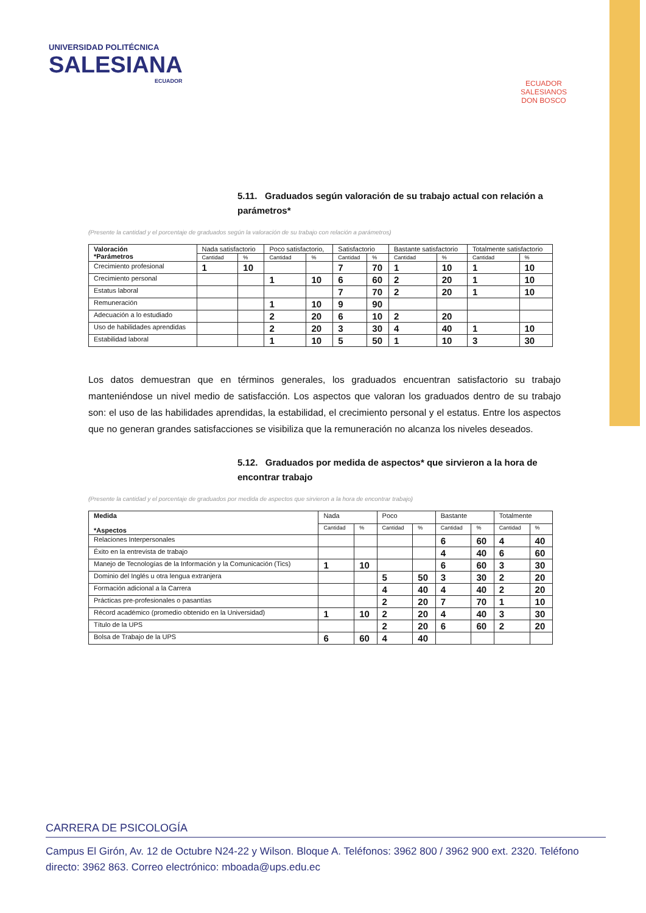UNIVERSIDAD POLITÉCNICA
SALESIANA
ECUADOR
ECUADOR
SALESIANOS
DON BOSCO
5.11. Graduados según valoración de su trabajo actual con relación a parámetros*
(Presente la cantidad y el porcentaje de graduados según la valoración de su trabajo con relación a parámetros)
| Valoración *Parámetros | Nada satisfactorio | | Poco satisfactorio, | | Satisfactorio | | Bastante satisfactorio | | Totalmente satisfactorio | |
| --- | --- | --- | --- | --- | --- | --- | --- | --- | --- | --- |
| | Cantidad | % | Cantidad | % | Cantidad | % | Cantidad | % | Cantidad | % |
| Crecimiento profesional | 1 | 10 | | | 7 | 70 | 1 | 10 | 1 | 10 |
| Crecimiento personal | | | 1 | 10 | 6 | 60 | 2 | 20 | 1 | 10 |
| Estatus laboral | | | | | 7 | 70 | 2 | 20 | 1 | 10 |
| Remuneración | | | 1 | 10 | 9 | 90 | | | | |
| Adecuación a lo estudiado | | | 2 | 20 | 6 | 10 | 2 | 20 | | |
| Uso de habilidades aprendidas | | | 2 | 20 | 3 | 30 | 4 | 40 | 1 | 10 |
| Estabilidad laboral | | | 1 | 10 | 5 | 50 | 1 | 10 | 3 | 30 |
Los datos demuestran que en términos generales, los graduados encuentran satisfactorio su trabajo manteniéndose un nivel medio de satisfacción. Los aspectos que valoran los graduados dentro de su trabajo son: el uso de las habilidades aprendidas, la estabilidad, el crecimiento personal y el estatus. Entre los aspectos que no generan grandes satisfacciones se visibiliza que la remuneración no alcanza los niveles deseados.
5.12. Graduados por medida de aspectos* que sirvieron a la hora de encontrar trabajo
(Presente la cantidad y el porcentaje de graduados por medida de aspectos que sirvieron a la hora de encontrar trabajo)
| Medida *Aspectos | Nada | | Poco | | Bastante | | Totalmente | |
| --- | --- | --- | --- | --- | --- | --- | --- | --- |
| | Cantidad | % | Cantidad | % | Cantidad | % | Cantidad | % |
| Relaciones Interpersonales | | | | | 6 | 60 | 4 | 40 |
| Éxito en la entrevista de trabajo | | | | | 4 | 40 | 6 | 60 |
| Manejo de Tecnologías de la Información y la Comunicación (Tics) | 1 | 10 | | | 6 | 60 | 3 | 30 |
| Dominio del Inglés u otra lengua extranjera | | | 5 | 50 | 3 | 30 | 2 | 20 |
| Formación adicional a la Carrera | | | 4 | 40 | 4 | 40 | 2 | 20 |
| Prácticas pre-profesionales o pasantías | | | 2 | 20 | 7 | 70 | 1 | 10 |
| Récord académico (promedio obtenido en la Universidad) | 1 | 10 | 2 | 20 | 4 | 40 | 3 | 30 |
| Título de la UPS | | | 2 | 20 | 6 | 60 | 2 | 20 |
| Bolsa de Trabajo de la UPS | 6 | 60 | 4 | 40 | | | | |
CARRERA DE PSICOLOGÍA
Campus El Girón, Av. 12 de Octubre N24-22 y Wilson. Bloque A. Teléfonos: 3962 800 / 3962 900 ext. 2320. Teléfono directo: 3962 863. Correo electrónico: mboada@ups.edu.ec